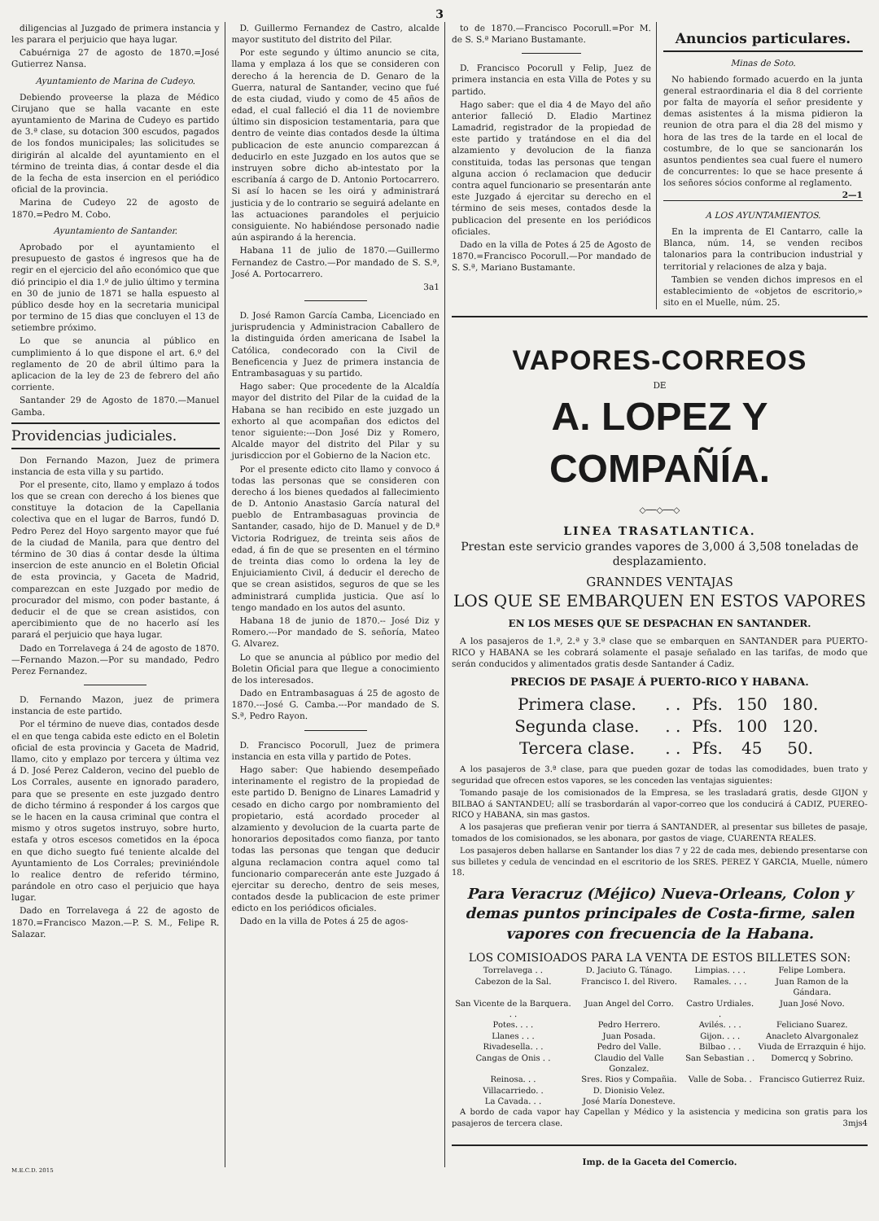3
diligencias al Juzgado de primera instancia y les parara el perjuicio que haya lugar.
Cabuérniga 27 de agosto de 1870.=José Gutierrez Nansa.
Ayuntamiento de Marina de Cudeyo.
Debiendo proveerse la plaza de Médico Cirujano que se halla vacante en este ayuntamiento de Marina de Cudeyo es partido de 3.ª clase, su dotacion 300 escudos, pagados de los fondos municipales; las solicitudes se dirigirán al alcalde del ayuntamiento en el término de treinta dias, á contar desde el dia de la fecha de esta insercion en el periódico oficial de la provincia.
Marina de Cudeyo 22 de agosto de 1870.=Pedro M. Cobo.
Ayuntamiento de Santander.
Aprobado por el ayuntamiento el presupuesto de gastos é ingresos que ha de regir en el ejercicio del año económico que que dió principio el dia 1.º de julio último y termina en 30 de junio de 1871 se halla espuesto al público desde hoy en la secretaria municipal por termino de 15 dias que concluyen el 13 de setiembre próximo.
Lo que se anuncia al público en cumplimiento á lo que dispone el art. 6.º del reglamento de 20 de abril último para la aplicacion de la ley de 23 de febrero del año corriente.
Santander 29 de Agosto de 1870.—Manuel Gamba.
Providencias judiciales.
Don Fernando Mazon, Juez de primera instancia de esta villa y su partido.
Por el presente, cito, llamo y emplazo á todos los que se crean con derecho á los bienes que constituye la dotacion de la Capellania colectiva que en el lugar de Barros, fundó D. Pedro Perez del Hoyo sargento mayor que fué de la ciudad de Manila, para que dentro del término de 30 dias á contar desde la última insercion de este anuncio en el Boletin Oficial de esta provincia, y Gaceta de Madrid, comparezcan en este Juzgado por medio de procurador del mismo, con poder bastante, á deducir el de que se crean asistidos, con apercibimiento que de no hacerlo así les parará el perjuicio que haya lugar.
Dado en Torrelavega á 24 de agosto de 1870.—Fernando Mazon.—Por su mandado, Pedro Perez Fernandez.
D. Fernando Mazon, juez de primera instancia de este partido.
Por el término de nueve dias, contados desde el en que tenga cabida este edicto en el Boletin oficial de esta provincia y Gaceta de Madrid, llamo, cito y emplazo por tercera y última vez á D. José Perez Calderon, vecino del pueblo de Los Corrales, ausente en ignorado paradero, para que se presente en este juzgado dentro de dicho término á responder á los cargos que se le hacen en la causa criminal que contra el mismo y otros sugetos instruyo, sobre hurto, estafa y otros escesos cometidos en la época en que dicho suegto fué teniente alcalde del Ayuntamiento de Los Corrales; previniéndole lo realice dentro de referido término, parándole en otro caso el perjuicio que haya lugar.
Dado en Torrelavega á 22 de agosto de 1870.=Francisco Mazon.—P. S. M., Felipe R. Salazar.
D. Guillermo Fernandez de Castro, alcalde mayor sustituto del distrito del Pilar.
Por este segundo y último anuncio se cita, llama y emplaza á los que se consideren con derecho á la herencia de D. Genaro de la Guerra, natural de Santander, vecino que fué de esta ciudad, viudo y como de 45 años de edad, el cual falleció el dia 11 de noviembre último sin disposicion testamentaria, para que dentro de veinte dias contados desde la última publicacion de este anuncio comparezcan á deducirlo en este Juzgado en los autos que se instruyen sobre dicho ab-intestato por la escribanía á cargo de D. Antonio Portocarrero. Si así lo hacen se les oirá y administrará justicia y de lo contrario se seguirá adelante en las actuaciones parandoles el perjuicio consiguiente. No habiéndose personado nadie aún aspirando á la herencia.
Habana 11 de julio de 1870.—Guillermo Fernandez de Castro.—Por mandado de S. S.ª, José A. Portocarrero.
3a1
D. José Ramon García Camba, Licenciado en jurisprudencia y Administracion Caballero de la distinguida órden americana de Isabel la Católica, condecorado con la Civil de Beneficencia y Juez de primera instancia de Entrambasaguas y su partido.
Hago saber: Que procedente de la Alcaldía mayor del distrito del Pilar de la cuidad de la Habana se han recibido en este juzgado un exhorto al que acompañan dos edictos del tenor siguiente:---Don José Diz y Romero, Alcalde mayor del distrito del Pilar y su jurisdiccion por el Gobierno de la Nacion etc.
Por el presente edicto cito llamo y convoco á todas las personas que se consideren con derecho á los bienes quedados al fallecimiento de D. Antonio Anastasio García natural del pueblo de Entrambasaguas provincia de Santander, casado, hijo de D. Manuel y de D.ª Victoria Rodriguez, de treinta seis años de edad, á fin de que se presenten en el término de treinta dias como lo ordena la ley de Enjuiciamiento Civil, á deducir el derecho de que se crean asistidos, seguros de que se les administrará cumplida justicia. Que así lo tengo mandado en los autos del asunto.
Habana 18 de junio de 1870.-- José Diz y Romero.---Por mandado de S. señoría, Mateo G. Alvarez.
Lo que se anuncia al público por medio del Boletin Oficial para que llegue a conocimiento de los interesados.
Dado en Entrambasaguas á 25 de agosto de 1870.---José G. Camba.---Por mandado de S. S.ª, Pedro Rayon.
D. Francisco Pocorull, Juez de primera instancia en esta villa y partido de Potes.
Hago saber: Que habiendo desempeñado interinamente el registro de la propiedad de este partido D. Benigno de Linares Lamadrid y cesado en dicho cargo por nombramiento del propietario, está acordado proceder al alzamiento y devolucion de la cuarta parte de honorarios depositados como fianza, por tanto todas las personas que tengan que deducir alguna reclamacion contra aquel como tal funcionario comparecerán ante este Juzgado á ejercitar su derecho, dentro de seis meses, contados desde la publicacion de este primer edicto en los periódicos oficiales.
Dado en la villa de Potes á 25 de agos-
to de 1870.—Francisco Pocorull.=Por M. de S. S.ª Mariano Bustamante.
D. Francisco Pocorull y Felip, Juez de primera instancia en esta Villa de Potes y su partido.
Hago saber: que el dia 4 de Mayo del año anterior falleció D. Eladio Martinez Lamadrid, registrador de la propiedad de este partido y tratándose en el dia del alzamiento y devolucion de la fianza constituida, todas las personas que tengan alguna accion ó reclamacion que deducir contra aquel funcionario se presentarán ante este Juzgado á ejercitar su derecho en el término de seis meses, contados desde la publicacion del presente en los periódicos oficiales.
Dado en la villa de Potes á 25 de Agosto de 1870.=Francisco Pocorull.—Por mandado de S. S.ª, Mariano Bustamante.
Anuncios particulares.
Minas de Soto.
No habiendo formado acuerdo en la junta general estraordinaria el dia 8 del corriente por falta de mayoría el señor presidente y demas asistentes á la misma pidieron la reunion de otra para el dia 28 del mismo y hora de las tres de la tarde en el local de costumbre, de lo que se sancionarán los asuntos pendientes sea cual fuere el numero de concurrentes: lo que se hace presente á los señores sócios conforme al reglamento. 2—1
A LOS AYUNTAMIENTOS.
En la imprenta de El Cantarro, calle la Blanca, núm. 14, se venden recibos talonarios para la contribucion industrial y territorial y relaciones de alza y baja.
Tambien se venden dichos impresos en el establecimiento de «objetos de escritorio,» sito en el Muelle, núm. 25.
VAPORES-CORREOS
DE
A. LOPEZ Y COMPAÑÍA.
◇──◇──◇
LINEA TRASATLANTICA.
Prestan este servicio grandes vapores de 3,000 á 3,508 toneladas de desplazamiento.
GRANNDES VENTAJAS
LOS QUE SE EMBARQUEN EN ESTOS VAPORES
EN LOS MESES QUE SE DESPACHAN EN SANTANDER.
A los pasajeros de 1.ª, 2.ª y 3.ª clase que se embarquen en SANTANDER para PUERTO-RICO y HABANA se les cobrará solamente el pasaje señalado en las tarifas, de modo que serán conducidos y alimentados gratis desde Santander á Cadiz.
PRECIOS DE PASAJE Á PUERTO-RICO Y HABANA.
| Primera clase. | . . | Pfs. | 150 | 180. |
| Segunda clase. | . . | Pfs. | 100 | 120. |
| Tercera clase. | . . | Pfs. | 45 | 50. |
A los pasajeros de 3.ª clase, para que pueden gozar de todas las comodidades, buen trato y seguridad que ofrecen estos vapores, se les conceden las ventajas siguientes:
Tomando pasaje de los comisionados de la Empresa, se les trasladará gratis, desde GIJON y BILBAO á SANTANDEU; allí se trasbordarán al vapor-correo que los conducirá á CADIZ, PUEREO-RICO y HABANA, sin mas gastos.
A los pasajeras que prefieran venir por tierra á SANTANDER, al presentar sus billetes de pasaje, tomados de los comisionados, se les abonara, por gastos de viage, CUARENTA REALES.
Los pasajeros deben hallarse en Santander los dias 7 y 22 de cada mes, debiendo presentarse con sus billetes y cedula de vencindad en el escritorio de los SRES. PEREZ Y GARCIA, Muelle, número 18.
Para Veracruz (Méjico) Nueva-Orleans, Colon y demas puntos principales de Costa-firme, salen vapores con frecuencia de la Habana.
LOS COMISIOADOS PARA LA VENTA DE ESTOS BILLETES SON:
| Torrelavega . . | D. Jaciuto G. Tánago. | Limpias. . . . | Felipe Lombera. |
| Cabezon de la Sal. | Francisco I. del Rivero. | Ramales. . . . | Juan Ramon de la Gándara. |
| San Vicente de la Barquera. . . | Juan Angel del Corro. | Castro Urdiales. . | Juan José Novo. |
| Potes. . . . | Pedro Herrero. | Avilés. . . . | Feliciano Suarez. |
| Llanes . . . | Juan Posada. | Gijon. . . . | Anacleto Alvargonalez |
| Rivadesella. . . | Pedro del Valle. | Bilbao . . . | Viuda de Errazquin é hijo. |
| Cangas de Onis . . | Claudio del Valle Gonzalez. | San Sebastian . . | Domercq y Sobrino. |
| Reinosa. . . | Sres. Rios y Compañia. | Valle de Soba. . | Francisco Gutierrez Ruiz. |
| Villacarriedo. . | D. Dionisio Velez. | | |
| La Cavada. . . | José María Donesteve. | | |
A bordo de cada vapor hay Capellan y Médico y la asistencia y medicina son gratis para los pasajeros de tercera clase. 3mjs4
Imp. de la Gaceta del Comercio.
M.E.C.D. 2015